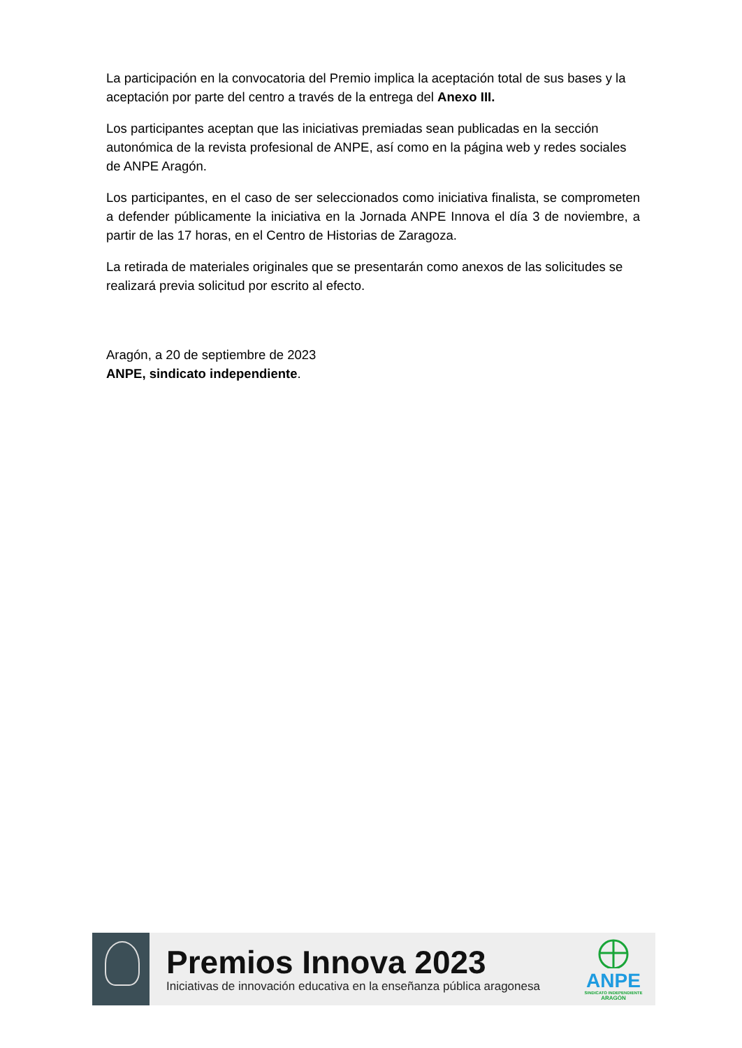La participación en la convocatoria del Premio implica la aceptación total de sus bases y la aceptación por parte del centro a través de la entrega del Anexo III.
Los participantes aceptan que las iniciativas premiadas sean publicadas en la sección autonómica de la revista profesional de ANPE, así como en la página web y redes sociales de ANPE Aragón.
Los participantes, en el caso de ser seleccionados como iniciativa finalista, se comprometen a defender públicamente la iniciativa en la Jornada ANPE Innova el día 3 de noviembre, a partir de las 17 horas, en el Centro de Historias de Zaragoza.
La retirada de materiales originales que se presentarán como anexos de las solicitudes se realizará previa solicitud por escrito al efecto.
Aragón, a 20 de septiembre de 2023
ANPE, sindicato independiente.
Premios Innova 2023
Iniciativas de innovación educativa en la enseñanza pública aragonesa
ANPE
SINDICATO INDEPENDIENTE
ARAGÓN